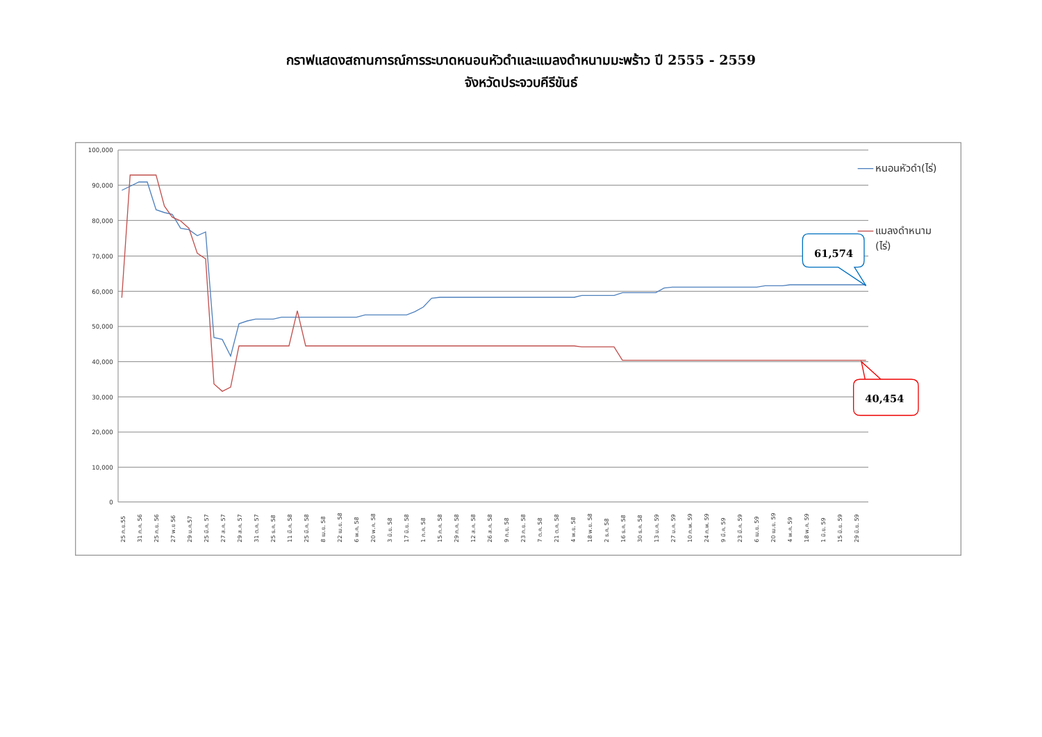กราฟแสดงสถานการณ์การระบาดหนอนหัวดำและแมลงดำหนามมะพร้าว ปี 2555 - 2559
จังหวัดประจวบคีรีขันธ์
100,000
90,000
80,000
70,000
60,000
50,000
40,000
30,000
20,000
10,000
0
25 ก.ย.55
31 ก.ค. 56
25 ก.ย. 56
27 พ.ย 56
29 ม.ค.57
25 มี.ค. 57
27 ส.ค. 57
29 ส.ค. 57
31 ต.ค. 57
25 ธ.ค. 58
11 มี.ค. 58
25 มี.ค. 58
8 เม.ย. 58
22 เม.ย. 58
6 พ.ค. 58
20 พ.ค. 58
3 มิ.ย. 58
17 มิ.ย. 58
1 ก.ค. 58
15 ก.ค. 58
29 ก.ค. 58
12 ส.ค. 58
26 ส.ค. 58
9 ก.ย. 58
23 ก.ย. 58
7 ต.ค. 58
21 ต.ค. 58
4 พ.ย. 58
18 พ.ย. 58
2 ธ.ค. 58
16 ธ.ค. 58
30 ธ.ค. 58
13 ม.ค. 59
27 ม.ค. 59
10 ก.พ. 59
24 ก.พ. 59
9 มี.ค. 59
23 มี.ค. 59
6 เม.ย. 59
20 เม.ย. 59
4 พ.ค. 59
18 พ.ค. 59
1 มิ.ย. 59
15 มิ.ย. 59
29 มิ.ย. 59
หนอนหัวดำ(ไร่)
แมลงดำหนาม
(ไร่)
61,574
40,454